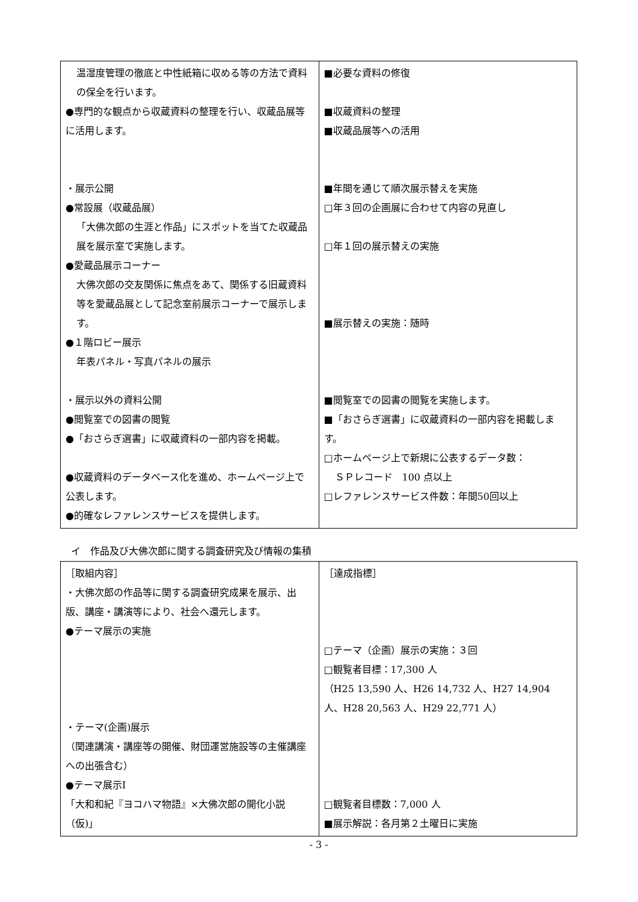| 温湿度管理の徹底と中性紙箱に収める等の方法で資料の保全を行います。 ●専門的な観点から収蔵資料の整理を行い、収蔵品展等に活用します。 ・展示公開 ●常設展（収蔵品展） 「大佛次郎の生涯と作品」にスポットを当てた収蔵品展を展示室で実施します。 ●愛蔵品展示コーナー 大佛次郎の交友関係に焦点をあて、関係する旧蔵資料等を愛蔵品展として記念室前展示コーナーで展示します。 ●１階ロビー展示 年表パネル・写真パネルの展示 ・展示以外の資料公開 ●閲覧室での図書の閲覧 ●「おさらぎ選書」に収蔵資料の一部内容を掲載。 ●収蔵資料のデータベース化を進め、ホームページ上で公表します。 ●的確なレファレンスサービスを提供します。 | ■必要な資料の修復 ■収蔵資料の整理 ■収蔵品展等への活用 ■年間を通じて順次展示替えを実施 □年３回の企画展に合わせて内容の見直し □年１回の展示替えの実施 ■展示替えの実施：随時 ■閲覧室での図書の閲覧を実施します。 ■「おさらぎ選書」に収蔵資料の一部内容を掲載します。 □ホームページ上で新規に公表するデータ数： ＳＰレコード 100 点以上 □レファレンスサービス件数：年間50回以上 |
イ　作品及び大佛次郎に関する調査研究及び情報の集積
| ［取組内容］ ・大佛次郎の作品等に関する調査研究成果を展示、出版、講座・講演等により、社会へ還元します。 ●テーマ展示の実施 ・テーマ(企画)展示 （関連講演・講座等の開催、財団運営施設等の主催講座への出張含む） ●テーマ展示Ⅰ 「大和和紀『ヨコハマ物語』×大佛次郎の開化小説（仮)」 | ［達成指標］ □テーマ（企画）展示の実施：３回 □観覧者目標：17,300 人 （H25 13,590 人、H26 14,732 人、H27 14,904 人、H28 20,563 人、H29 22,771 人） □観覧者目標数：7,000 人 ■展示解説：各月第２土曜日に実施 |
- 3 -